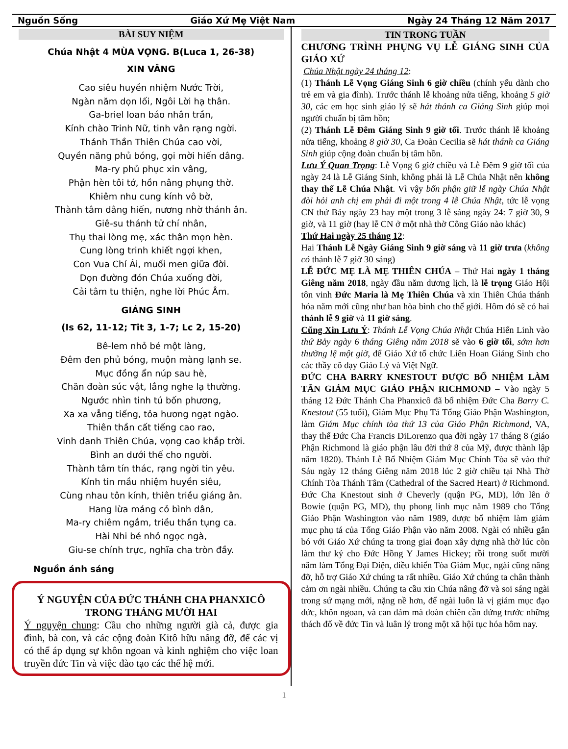Nguồn Sống Giáo Xứ Mẹ Việt Nam Ngày 24 Tháng 12 Năm 2017
BÀI SUY NIỆM
Chúa Nhật 4 MÙA VỌNG. B(Luca 1, 26-38)
XIN VÂNG
Cao siêu huyền nhiệm Nước Trời,
Ngàn năm dọn lối, Ngôi Lời hạ thân.
Ga-briel loan báo nhân trần,
Kính chào Trinh Nữ, tinh vân rạng ngời.
Thánh Thần Thiên Chúa cao vời,
Quyền năng phủ bóng, gọi mời hiến dâng.
Ma-ry phủ phục xin vâng,
Phận hèn tôi tớ, hồn nâng phụng thờ.
Khiêm nhu cung kính vô bờ,
Thành tâm dâng hiến, nương nhờ thánh ân.
Giê-su thánh tử chí nhân,
Thụ thai lòng mẹ, xác thân mọn hèn.
Cung lòng trinh khiết ngợi khen,
Con Vua Chí Ái, muối men giữa đời.
Dọn đường đón Chúa xuống đời,
Cải tâm tu thiện, nghe lời Phúc Âm.
GIÁNG SINH
(Is 62, 11-12; Tit 3, 1-7; Lc 2, 15-20)
Bê-lem nhỏ bé một làng,
Đêm đen phủ bóng, muộn màng lạnh se.
Mục đồng ẩn núp sau hè,
Chăn đoàn súc vật, lắng nghe lạ thường.
Ngước nhìn tinh tú bốn phương,
Xa xa vẳng tiếng, tỏa hương ngạt ngào.
Thiên thần cất tiếng cao rao,
Vinh danh Thiên Chúa, vọng cao khắp trời.
Bình an dưới thế cho người.
Thành tâm tín thác, rạng ngời tin yêu.
Kính tin mầu nhiệm huyền siêu,
Cùng nhau tôn kính, thiên triều giáng ân.
Hang lừa máng cỏ bình dân,
Ma-ry chiêm ngắm, triều thần tụng ca.
Hài Nhi bé nhỏ ngọc ngà,
Giu-se chính trực, nghĩa cha tròn đầy.
Nguồn ánh sáng
Ý NGUYỆN CỦA ĐỨC THÁNH CHA PHANXICÔ TRONG THÁNG MƯỜI HAI
Ý nguyện chung: Cầu cho những người già cả, được gia đình, bà con, và các cộng đoàn Kitô hữu nâng đỡ, để các vị có thể áp dụng sự khôn ngoan và kinh nghiệm cho việc loan truyền đức Tin và việc đào tạo các thế hệ mới.
TIN TRONG TUẦN
CHƯƠNG TRÌNH PHỤNG VỤ LỄ GIÁNG SINH CỦA GIÁO XỨ
Chúa Nhật ngày 24 tháng 12:
(1) Thánh Lễ Vọng Giáng Sinh 6 giờ chiều (chính yếu dành cho trẻ em và gia đình). Trước thánh lễ khoảng nửa tiếng, khoảng 5 giờ 30, các em học sinh giáo lý sẽ hát thánh ca Giáng Sinh giúp mọi người chuẩn bị tâm hồn;
(2) Thánh Lễ Đêm Giáng Sinh 9 giờ tối. Trước thánh lễ khoảng nửa tiếng, khoảng 8 giờ 30, Ca Đoàn Cecilia sẽ hát thánh ca Giáng Sinh giúp cộng đoàn chuẩn bị tâm hồn.
Lưu Ý Quan Trọng: Lễ Vọng 6 giờ chiều và Lễ Đêm 9 giờ tối của ngày 24 là Lễ Giáng Sinh, không phải là Lễ Chúa Nhật nên không thay thế Lễ Chúa Nhật. Vì vậy bổn phận giữ lễ ngày Chúa Nhật đòi hỏi anh chị em phải đi một trong 4 lễ Chúa Nhật, tức lễ vọng CN thứ Bảy ngày 23 hay một trong 3 lễ sáng ngày 24: 7 giờ 30, 9 giờ, và 11 giờ (hay lễ CN ở một nhà thờ Công Giáo nào khác)
Thứ Hai ngày 25 tháng 12:
Hai Thánh Lễ Ngày Giáng Sinh 9 giờ sáng và 11 giờ trưa (không có thánh lễ 7 giờ 30 sáng)
LỄ ĐỨC MẸ LÀ MẸ THIÊN CHÚA – Thứ Hai ngày 1 tháng Giêng năm 2018, ngày đầu năm dương lịch, là lễ trọng Giáo Hội tôn vinh Đức Maria là Mẹ Thiên Chúa và xin Thiên Chúa thánh hóa năm mới cũng như ban hòa bình cho thế giới. Hôm đó sẽ có hai thánh lễ 9 giờ và 11 giờ sáng.
Cũng Xin Lưu Ý: Thánh Lễ Vọng Chúa Nhật Chúa Hiển Linh vào thứ Bảy ngày 6 tháng Giêng năm 2018 sẽ vào 6 giờ tối, sớm hơn thường lệ một giờ, để Giáo Xứ tổ chức Liên Hoan Giáng Sinh cho các thầy cô dạy Giáo Lý và Việt Ngữ.
ĐỨC CHA BARRY KNESTOUT ĐƯỢC BỔ NHIỆM LÀM TÂN GIÁM MỤC GIÁO PHẬN RICHMOND – Vào ngày 5 tháng 12 Đức Thánh Cha Phanxicô đã bổ nhiệm Đức Cha Barry C. Knestout (55 tuổi), Giám Mục Phụ Tá Tổng Giáo Phận Washington, làm Giám Mục chính tòa thứ 13 của Giáo Phận Richmond, VA, thay thế Đức Cha Francis DiLorenzo qua đời ngày 17 tháng 8 (giáo Phận Richmond là giáo phận lâu đời thứ 8 của Mỹ, được thành lập năm 1820). Thánh Lễ Bổ Nhiệm Giám Mục Chính Tòa sẽ vào thứ Sáu ngày 12 tháng Giêng năm 2018 lúc 2 giờ chiều tại Nhà Thờ Chính Tòa Thánh Tâm (Cathedral of the Sacred Heart) ở Richmond. Đức Cha Knestout sinh ở Cheverly (quận PG, MD), lớn lên ở Bowie (quận PG, MD), thụ phong linh mục năm 1989 cho Tổng Giáo Phận Washington vào năm 1989, được bổ nhiệm làm giám mục phụ tá của Tổng Giáo Phận vào năm 2008. Ngài có nhiều gắn bó với Giáo Xứ chúng ta trong giai đoạn xây dựng nhà thờ lúc còn làm thư ký cho Đức Hồng Y James Hickey; rồi trong suốt mười năm làm Tổng Đại Diện, điều khiển Tòa Giám Mục, ngài cũng nâng đỡ, hỗ trợ Giáo Xứ chúng ta rất nhiều. Giáo Xứ chúng ta chân thành cảm ơn ngài nhiều. Chúng ta cầu xin Chúa nâng đỡ và soi sáng ngài trong sứ mạng mới, nặng nề hơn, để ngài luôn là vị giám mục đạo đức, khôn ngoan, và can đảm mà đoàn chiên cần đứng trước những thách đố về đức Tin và luân lý trong một xã hội tục hóa hôm nay.
1